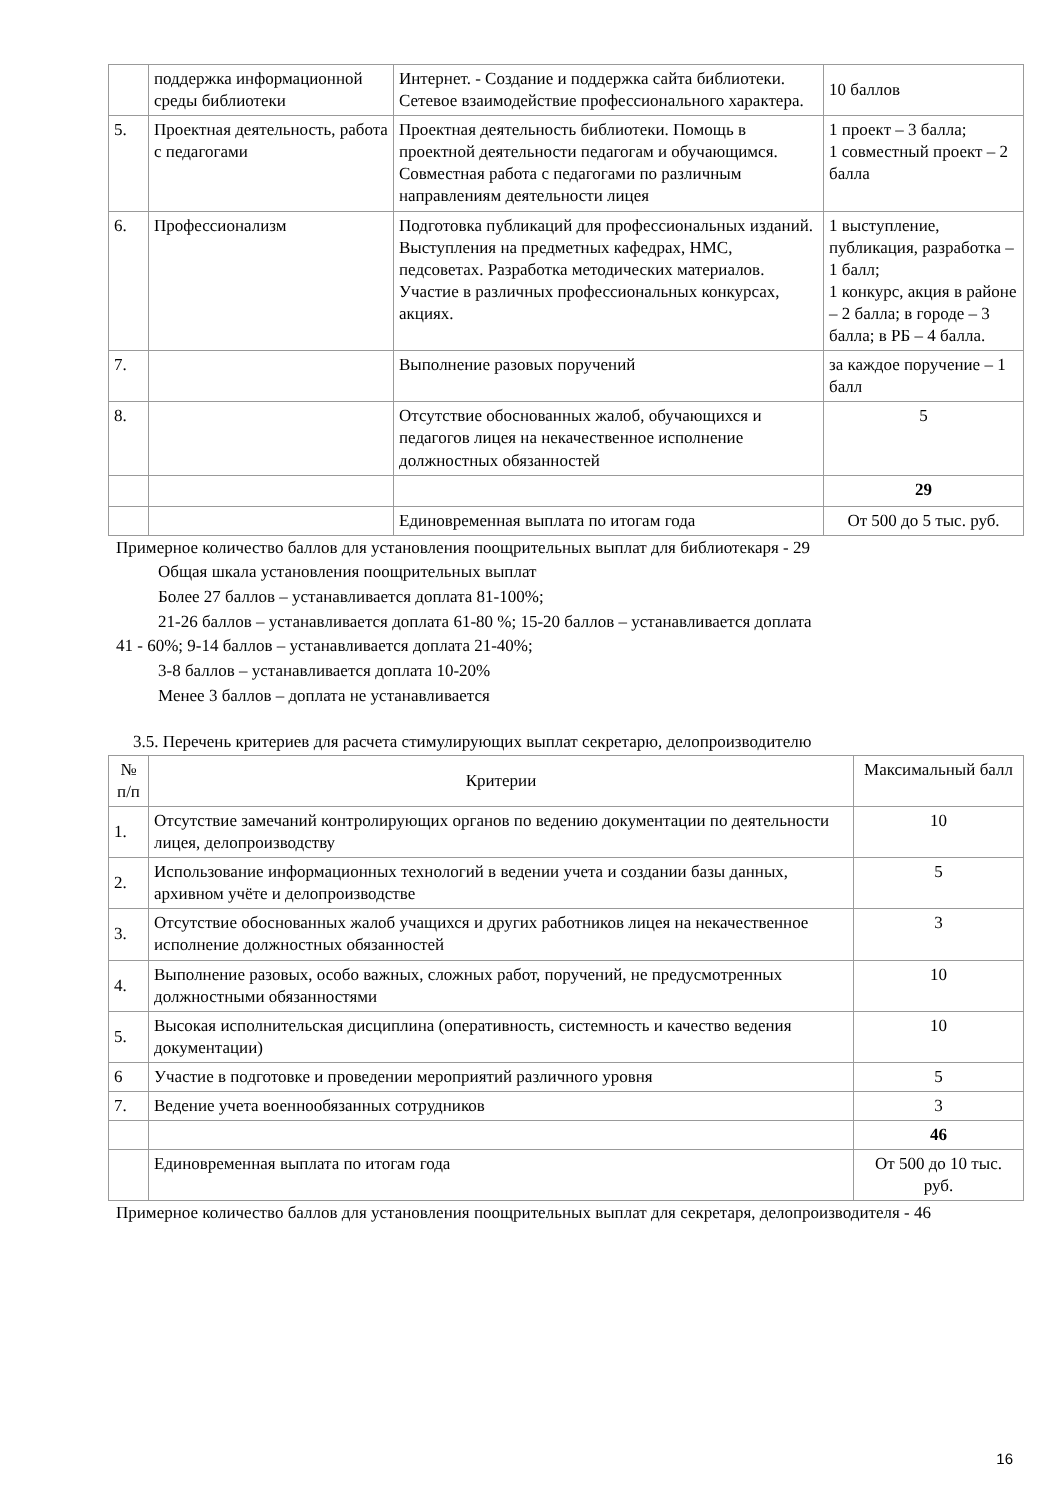| | поддержка информационной среды библиотеки | Интернет. - Создание и поддержка сайта библиотеки. Сетевое взаимодействие профессионального характера. | 10 баллов |
| 5. | Проектная деятельность, работа с педагогами | Проектная деятельность библиотеки. Помощь в проектной деятельности педагогам и обучающимся. Совместная работа с педагогами по различным направлениям деятельности лицея | 1 проект – 3 балла; 1 совместный проект – 2 балла |
| 6. | Профессионализм | Подготовка публикаций для профессиональных изданий. Выступления на предметных кафедрах, НМС, педсоветах. Разработка методических материалов. Участие в различных профессиональных конкурсах, акциях. | 1 выступление, публикация, разработка – 1 балл; 1 конкурс, акция в районе – 2 балла; в городе – 3 балла; в РБ – 4 балла. |
| 7. | | Выполнение разовых поручений | за каждое поручение – 1 балл |
| 8. | | Отсутствие обоснованных жалоб, обучающихся и педагогов лицея на некачественное исполнение должностных обязанностей | 5 |
| | | | 29 |
| | | Единовременная выплата по итогам года | От 500 до 5 тыс. руб. |
Примерное количество баллов для установления поощрительных выплат для библиотекаря - 29
Общая шкала установления поощрительных выплат
Более 27 баллов – устанавливается доплата 81-100%;
21-26 баллов – устанавливается доплата 61-80 %; 15-20 баллов – устанавливается доплата
41 - 60%; 9-14 баллов – устанавливается доплата 21-40%;
3-8 баллов – устанавливается доплата 10-20%
Менее 3 баллов – доплата не устанавливается
3.5. Перечень критериев для расчета стимулирующих выплат секретарю, делопроизводителю
| № п/п | Критерии | Максимальный балл |
| --- | --- | --- |
| 1. | Отсутствие замечаний контролирующих органов по ведению документации по деятельности лицея, делопроизводству | 10 |
| 2. | Использование информационных технологий в ведении учета и создании базы данных, архивном учёте и делопроизводстве | 5 |
| 3. | Отсутствие обоснованных жалоб учащихся и других работников лицея на некачественное исполнение должностных обязанностей | 3 |
| 4. | Выполнение разовых, особо важных, сложных работ, поручений, не предусмотренных должностными обязанностями | 10 |
| 5. | Высокая исполнительская дисциплина (оперативность, системность и качество ведения документации) | 10 |
| 6 | Участие в подготовке и проведении мероприятий различного уровня | 5 |
| 7. | Ведение учета военнообязанных сотрудников | 3 |
| | | 46 |
| | Единовременная выплата по итогам года | От 500 до 10 тыс. руб. |
Примерное количество баллов для установления поощрительных выплат для секретаря, делопроизводителя - 46
16